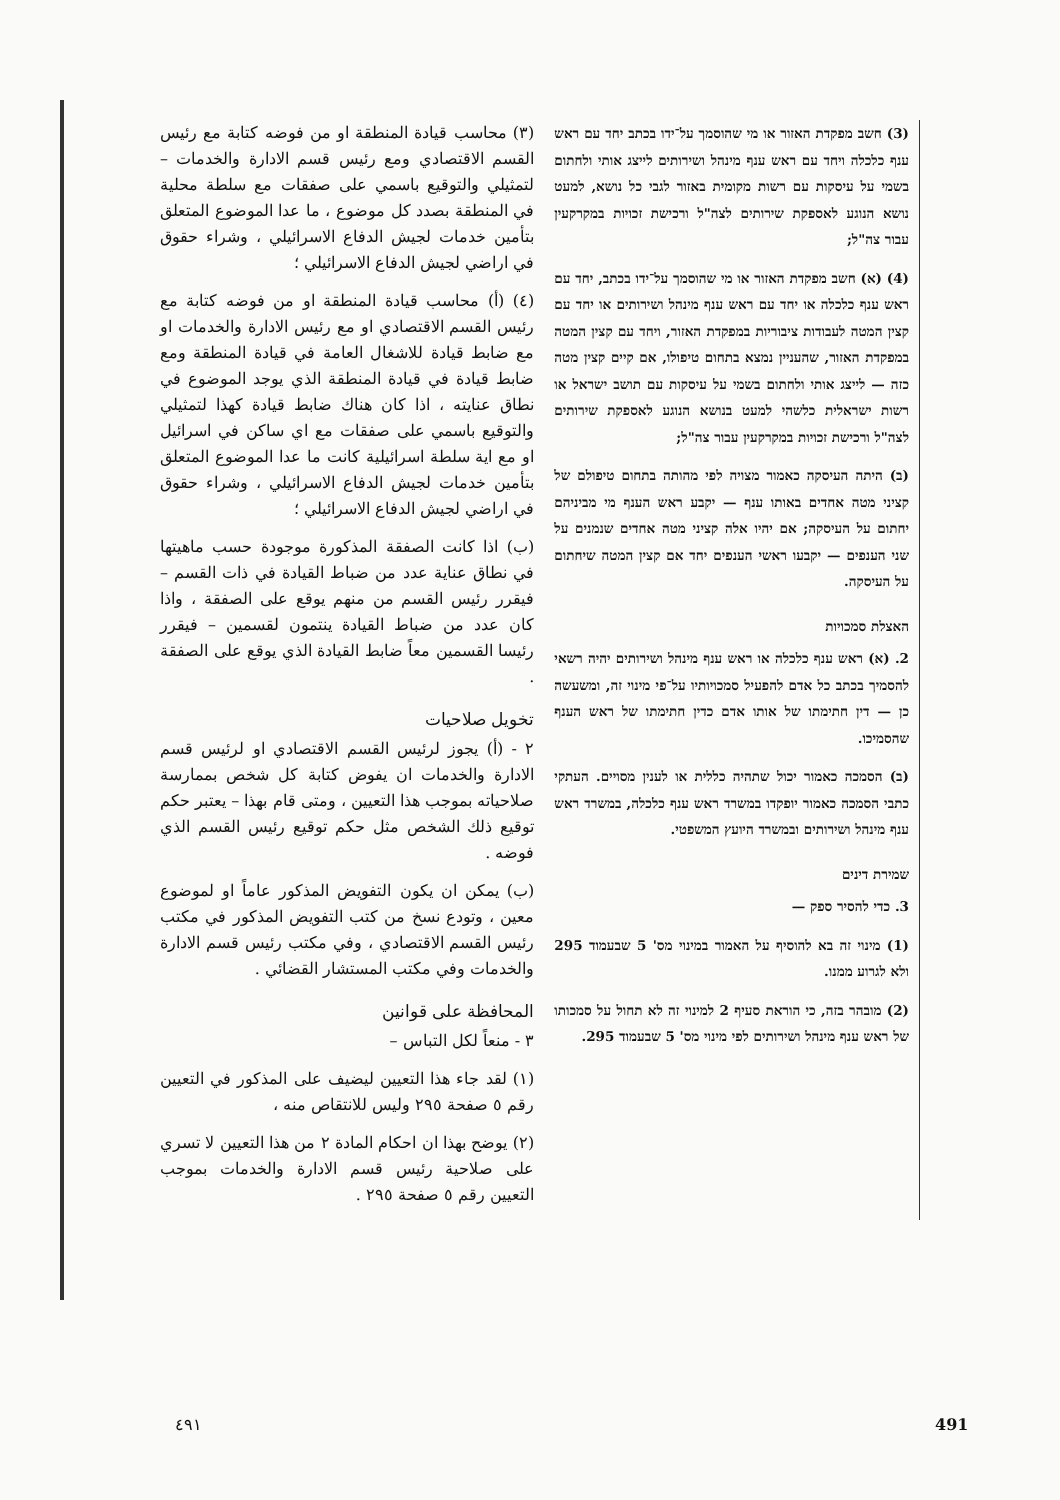(3) חשב מפקדת האזור או מי שהוסמך על־ידו בכתב יחד עם ראש ענף כלכלה ויחד עם ראש ענף מינהל ושירותים לייצג אותי ולחתום בשמי על עיסקות עם רשות מקומית באזור לגבי כל נושא, למעט נושא הנוגע לאספקת שירותים לצה"ל ורכישת זכויות במקרקעין עבור צה"ל;
(4) (א) חשב מפקדת האזור או מי שהוסמך על־ידו בכתב, יחד עם ראש ענף כלכלה או יחד עם ראש ענף מינהל ושירותים או יחד עם קצין המטה לעבודות ציבוריות במפקדת האזור, ויחד עם קצין המטה במפקדת האזור, שהעניין נמצא בתחום טיפולו, אם קיים קצין מטה כזה — לייצג אותי ולחתום בשמי על עיסקות עם תושב ישראל או רשות ישראלית כלשהי למעט בנושא הנוגע לאספקת שירותים לצה"ל ורכישת זכויות במקרקעין עבור צה"ל;
(ב) היתה העיסקה כאמור מצויה לפי מהותה בתחום טיפולם של קציני מטה אחדים באותו ענף — יקבע ראש הענף מי מביניהם יחתום על העיסקה; אם יהיו אלה קציני מטה אחדים שנמנים על שני הענפים — יקבעו ראשי הענפים יחד אם קצין המטה שיחתום על העיסקה.
האצלת סמכויות
2. (א) ראש ענף כלכלה או ראש ענף מינהל ושירותים יהיה רשאי להסמיך בכתב כל אדם להפעיל סמכויותיו על־פי מינוי זה, ומשעשה כן — דין חתימתו של אותו אדם כדין חתימתו של ראש הענף שהסמיכו.
(ב) הסמכה כאמור יכול שתהיה כללית או לענין מסויים. העתקי כתבי הסמכה כאמור יופקדו במשרד ראש ענף כלכלה, במשרד ראש ענף מינהל ושירותים ובמשרד היועץ המשפטי.
שמירת דינים
3. כדי להסיר ספק —
(1) מינוי זה בא להוסיף על האמור במינוי מס' 5 שבעמוד 295 ולא לגרוע ממנו.
(2) מובהר בזה, כי הוראת סעיף 2 למינוי זה לא תחול על סמכותו של ראש ענף מינהל ושירותים לפי מינוי מס' 5 שבעמוד 295.
(٣) محاسب قيادة المنطقة او من فوضه كتابة مع رئيس القسم الاقتصادي ومع رئيس قسم الادارة والخدمات – لتمثيلي والتوقيع باسمي على صفقات مع سلطة محلية في المنطقة بصدد كل موضوع ، ما عدا الموضوع المتعلق بتأمين خدمات لجيش الدفاع الاسرائيلي ، وشراء حقوق في اراضي لجيش الدفاع الاسرائيلي ؛
(٤) (أ) محاسب قيادة المنطقة او من فوضه كتابة مع رئيس القسم الاقتصادي او مع رئيس الادارة والخدمات او مع ضابط قيادة للاشغال العامة في قيادة المنطقة ومع ضابط قيادة في قيادة المنطقة الذي يوجد الموضوع في نطاق عنايته ، اذا كان هناك ضابط قيادة كهذا لتمثيلي والتوقيع باسمي على صفقات مع اي ساكن في اسرائيل او مع اية سلطة اسرائيلية كانت ما عدا الموضوع المتعلق بتأمين خدمات لجيش الدفاع الاسرائيلي ، وشراء حقوق في اراضي لجيش الدفاع الاسرائيلي ؛
(ب) اذا كانت الصفقة المذكورة موجودة حسب ماهيتها في نطاق عناية عدد من ضباط القيادة في ذات القسم – فيقرر رئيس القسم من منهم يوقع على الصفقة ، واذا كان عدد من ضباط القيادة ينتمون لقسمين – فيقرر رئيسا القسمين معاً ضابط القيادة الذي يوقع على الصفقة .
تخويل صلاحيات
٢ - (أ) يجوز لرئيس القسم الاقتصادي او لرئيس قسم الادارة والخدمات ان يفوض كتابة كل شخص بممارسة صلاحياته بموجب هذا التعيين ، ومتى قام بهذا – يعتبر حكم توقيع ذلك الشخص مثل حكم توقيع رئيس القسم الذي فوضه .
(ب) يمكن ان يكون التفويض المذكور عاماً او لموضوع معين ، وتودع نسخ من كتب التفويض المذكور في مكتب رئيس القسم الاقتصادي ، وفي مكتب رئيس قسم الادارة والخدمات وفي مكتب المستشار القضائي .
المحافظة على قوانين
٣ - منعاً لكل التباس –
(١) لقد جاء هذا التعيين ليضيف على المذكور في التعيين رقم ٥ صفحة ٢٩٥ وليس للانتقاص منه ،
(٢) يوضح بهذا ان احكام المادة ٢ من هذا التعيين لا تسري على صلاحية رئيس قسم الادارة والخدمات بموجب التعيين رقم ٥ صفحة ٢٩٥ .
٤٩١ 491